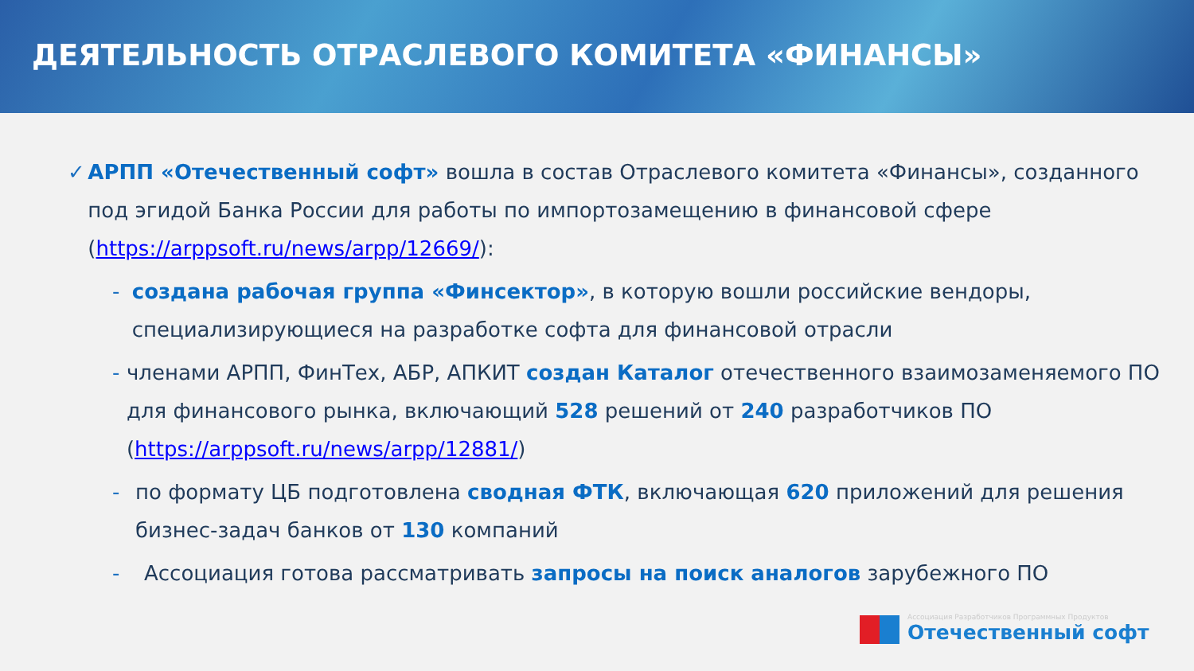ДЕЯТЕЛЬНОСТЬ ОТРАСЛЕВОГО КОМИТЕТА «ФИНАНСЫ»
✓ АРПП «Отечественный софт» вошла в состав Отраслевого комитета «Финансы», созданного под эгидой Банка России для работы по импортозамещению в финансовой сфере (https://arppsoft.ru/news/arpp/12669/):
- создана рабочая группа «Финсектор», в которую вошли российские вендоры, специализирующиеся на разработке софта для финансовой отрасли
- членами АРПП, ФинТех, АБР, АПКИТ создан Каталог отечественного взаимозаменяемого ПО для финансового рынка, включающий 528 решений от 240 разработчиков ПО (https://arppsoft.ru/news/arpp/12881/)
- по формату ЦБ подготовлена сводная ФТК, включающая 620 приложений для решения бизнес-задач банков от 130 компаний
- Ассоциация готова рассматривать запросы на поиск аналогов зарубежного ПО
Ассоциация Разработчиков Программных Продуктов
Отечественный софт